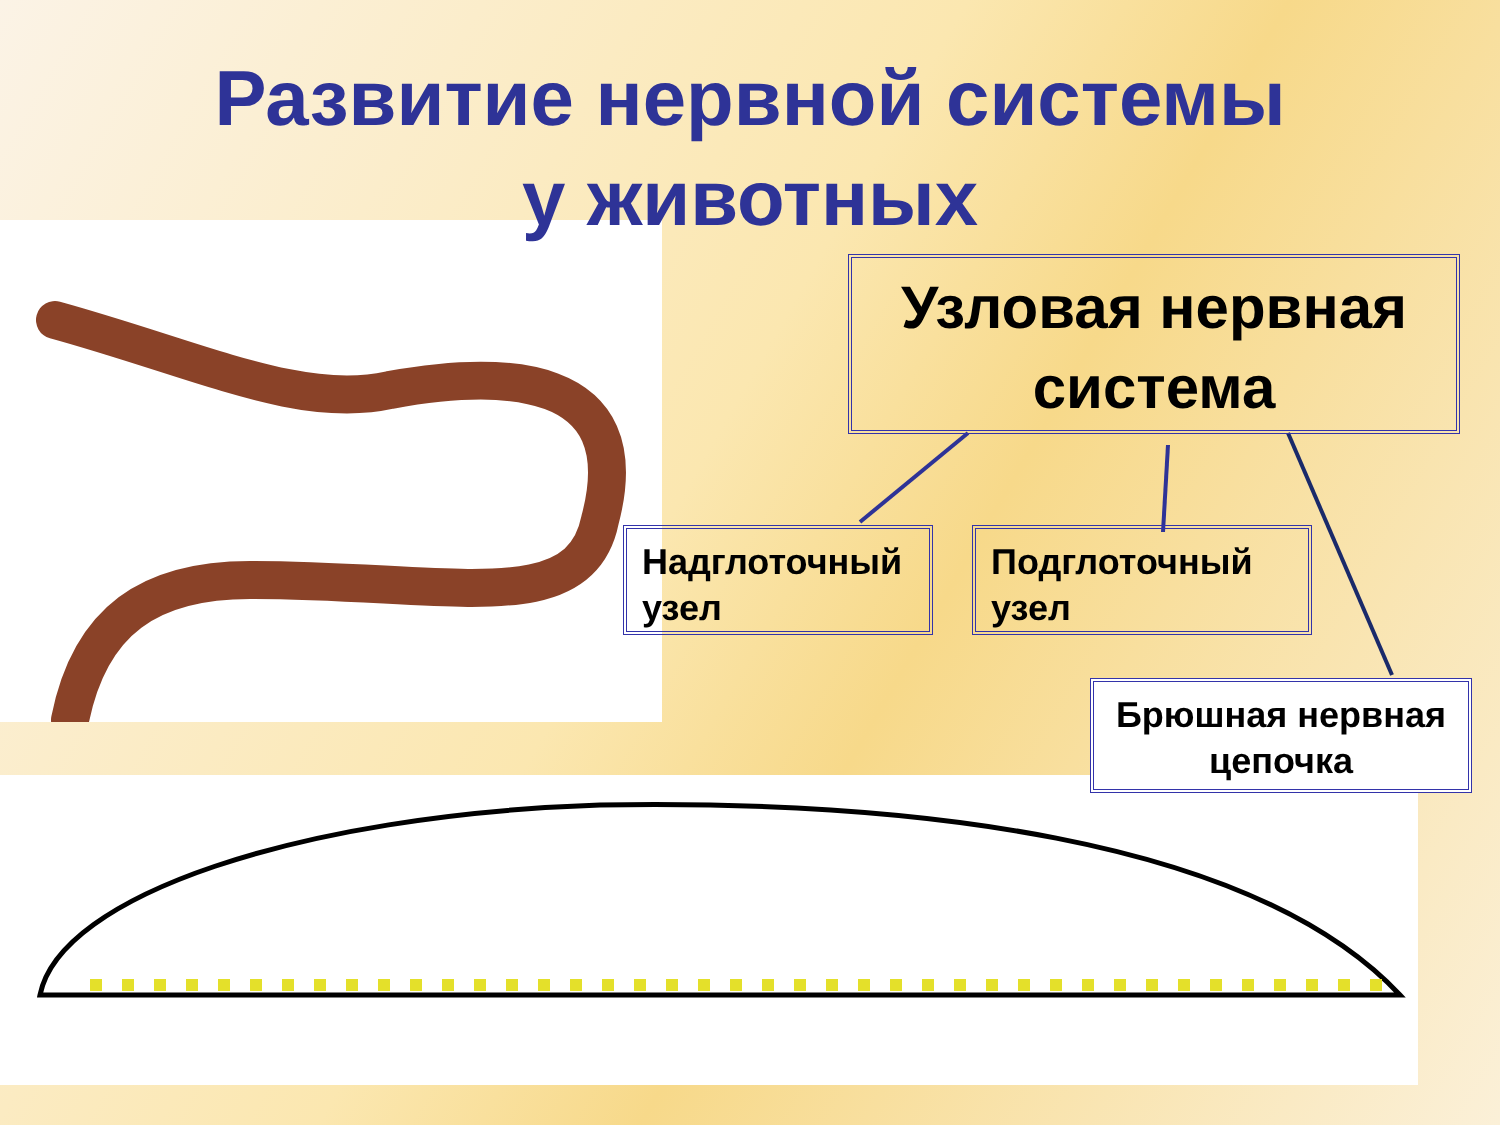Развитие нервной системы
у животных
Узловая нервная система
Надглоточный узел
Подглоточный узел
Брюшная нервная цепочка